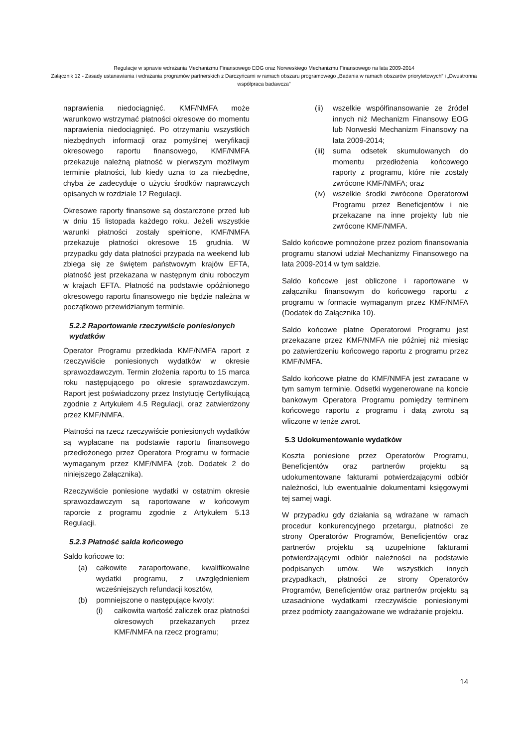Regulacje w sprawie wdrażania Mechanizmu Finansowego EOG oraz Norweskiego Mechanizmu Finansowego na lata 2009-2014
Załącznik 12 - Zasady ustanawiania i wdrażania programów partnerskich z Darczyńcami w ramach obszaru programowego „Badania w ramach obszarów priorytetowych” i „Dwustronna współpraca badawcza”
naprawienia niedociągnięć. KMF/NMFA może warunkowo wstrzymać płatności okresowe do momentu naprawienia niedociągnięć. Po otrzymaniu wszystkich niezbędnych informacji oraz pomyślnej weryfikacji okresowego raportu finansowego, KMF/NMFA przekazuje należną płatność w pierwszym możliwym terminie płatności, lub kiedy uzna to za niezbędne, chyba że zadecyduje o użyciu środków naprawczych opisanych w rozdziale 12 Regulacji.
Okresowe raporty finansowe są dostarczone przed lub w dniu 15 listopada każdego roku. Jeżeli wszystkie warunki płatności zostały spełnione, KMF/NMFA przekazuje płatności okresowe 15 grudnia. W przypadku gdy data płatności przypada na weekend lub zbiega się ze świętem państwowym krajów EFTA, płatność jest przekazana w następnym dniu roboczym w krajach EFTA. Płatność na podstawie opóźnionego okresowego raportu finansowego nie będzie należna w początkowo przewidzianym terminie.
5.2.2 Raportowanie rzeczywiście poniesionych wydatków
Operator Programu przedkłada KMF/NMFA raport z rzeczywiście poniesionych wydatków w okresie sprawozdawczym. Termin złożenia raportu to 15 marca roku następującego po okresie sprawozdawczym. Raport jest poświadczony przez Instytucję Certyfikującą zgodnie z Artykułem 4.5 Regulacji, oraz zatwierdzony przez KMF/NMFA.
Płatności na rzecz rzeczywiście poniesionych wydatków są wypłacane na podstawie raportu finansowego przedłożonego przez Operatora Programu w formacie wymaganym przez KMF/NMFA (zob. Dodatek 2 do niniejszego Załącznika).
Rzeczywiście poniesione wydatki w ostatnim okresie sprawozdawczym są raportowane w końcowym raporcie z programu zgodnie z Artykułem 5.13 Regulacji.
5.2.3 Płatność salda końcowego
Saldo końcowe to:
(a) całkowite zaraportowane, kwalifikowalne wydatki programu, z uwzględnieniem wcześniejszych refundacji kosztów,
(b) pomniejszone o następujące kwoty:
(i) całkowita wartość zaliczek oraz płatności okresowych przekazanych przez KMF/NMFA na rzecz programu;
(ii) wszelkie współfinansowanie ze źródeł innych niż Mechanizm Finansowy EOG lub Norweski Mechanizm Finansowy na lata 2009-2014;
(iii) suma odsetek skumulowanych do momentu przedłożenia końcowego raporty z programu, które nie zostały zwrócone KMF/NMFA; oraz
(iv) wszelkie środki zwrócone Operatorowi Programu przez Beneficjentów i nie przekazane na inne projekty lub nie zwrócone KMF/NMFA.
Saldo końcowe pomnożone przez poziom finansowania programu stanowi udział Mechanizmy Finansowego na lata 2009-2014 w tym saldzie.
Saldo końcowe jest obliczone i raportowane w załączniku finansowym do końcowego raportu z programu w formacie wymaganym przez KMF/NMFA (Dodatek do Załącznika 10).
Saldo końcowe płatne Operatorowi Programu jest przekazane przez KMF/NMFA nie później niż miesiąc po zatwierdzeniu końcowego raportu z programu przez KMF/NMFA.
Saldo końcowe płatne do KMF/NMFA jest zwracane w tym samym terminie. Odsetki wygenerowane na koncie bankowym Operatora Programu pomiędzy terminem końcowego raportu z programu i datą zwrotu są wliczone w tenże zwrot.
5.3 Udokumentowanie wydatków
Koszta poniesione przez Operatorów Programu, Beneficjentów oraz partnerów projektu są udokumentowane fakturami potwierdzającymi odbiór należności, lub ewentualnie dokumentami księgowymi tej samej wagi.
W przypadku gdy działania są wdrażane w ramach procedur konkurencyjnego przetargu, płatności ze strony Operatorów Programów, Beneficjentów oraz partnerów projektu są uzupełnione fakturami potwierdzającymi odbiór należności na podstawie podpisanych umów. We wszystkich innych przypadkach, płatności ze strony Operatorów Programów, Beneficjentów oraz partnerów projektu są uzasadnione wydatkami rzeczywiście poniesionymi przez podmioty zaangażowane we wdrażanie projektu.
14